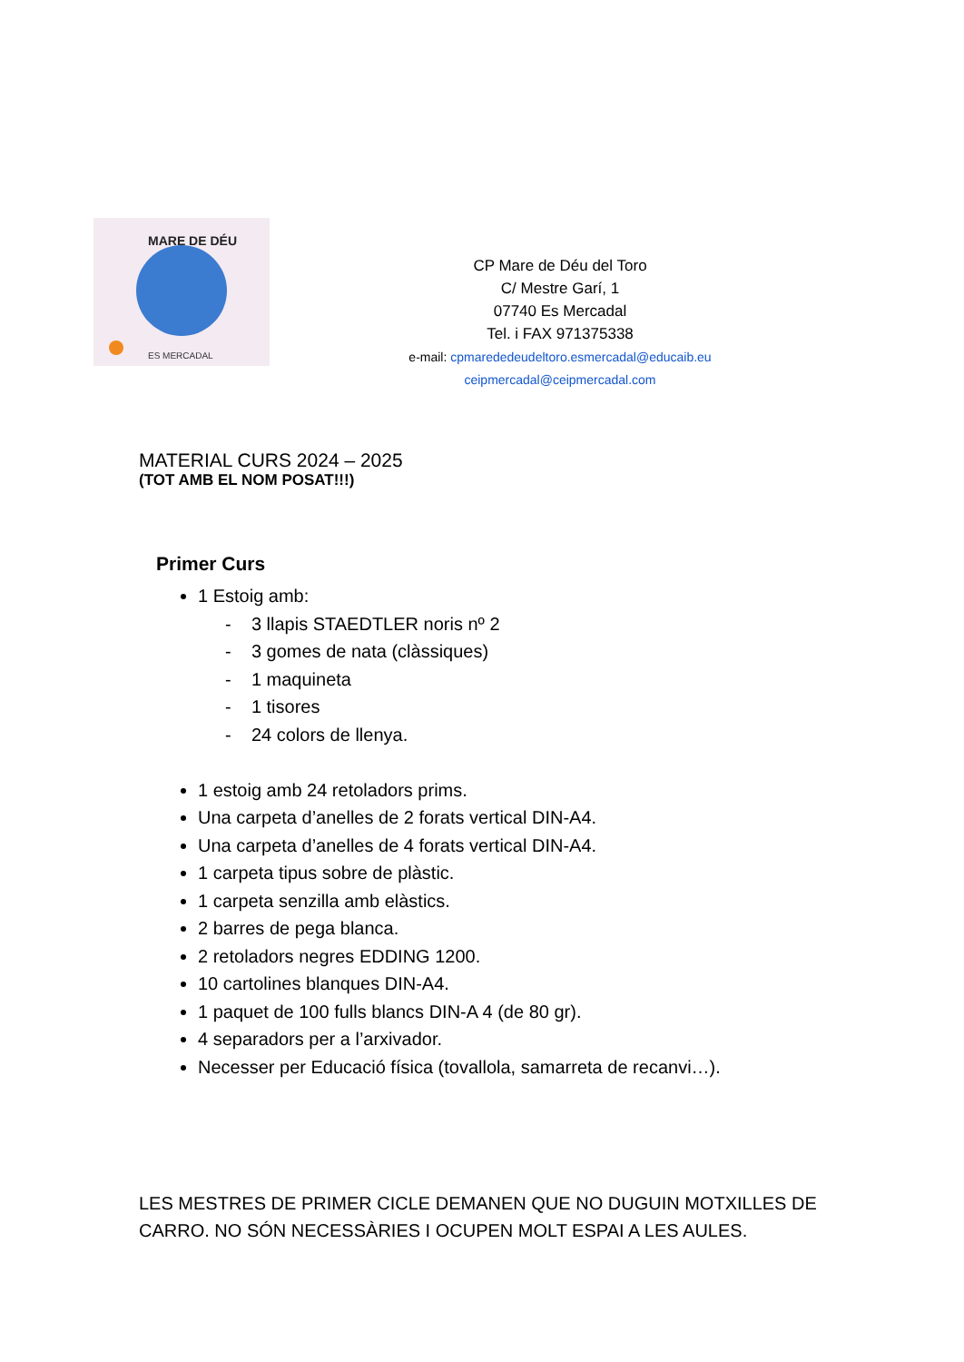MARE DE DÉU
ES MERCADAL
CP Mare de Déu del Toro
C/ Mestre Garí, 1
07740 Es Mercadal
Tel. i FAX 971375338
e-mail: cpmarededeudeltoro.esmercadal@educaib.eu
ceipmercadal@ceipmercadal.com
MATERIAL CURS 2024 – 2025
(TOT AMB EL NOM POSAT!!!)
Primer Curs
1 Estoig amb:
- 3 llapis STAEDTLER noris nº 2
- 3 gomes de nata (clàssiques)
- 1 maquineta
- 1 tisores
- 24 colors de llenya.
1 estoig amb 24 retoladors prims.
Una carpeta d’anelles de 2 forats vertical DIN-A4.
Una carpeta d’anelles de 4 forats vertical DIN-A4.
1 carpeta tipus sobre de plàstic.
1 carpeta senzilla amb elàstics.
2 barres de pega blanca.
2 retoladors negres EDDING 1200.
10 cartolines blanques DIN-A4.
1 paquet de 100 fulls blancs DIN-A 4 (de 80 gr).
4 separadors per a l’arxivador.
Necesser per Educació física (tovallola, samarreta de recanvi…).
LES MESTRES DE PRIMER CICLE DEMANEN QUE NO DUGUIN MOTXILLES DE CARRO. NO SÓN NECESSÀRIES I OCUPEN MOLT ESPAI A LES AULES.